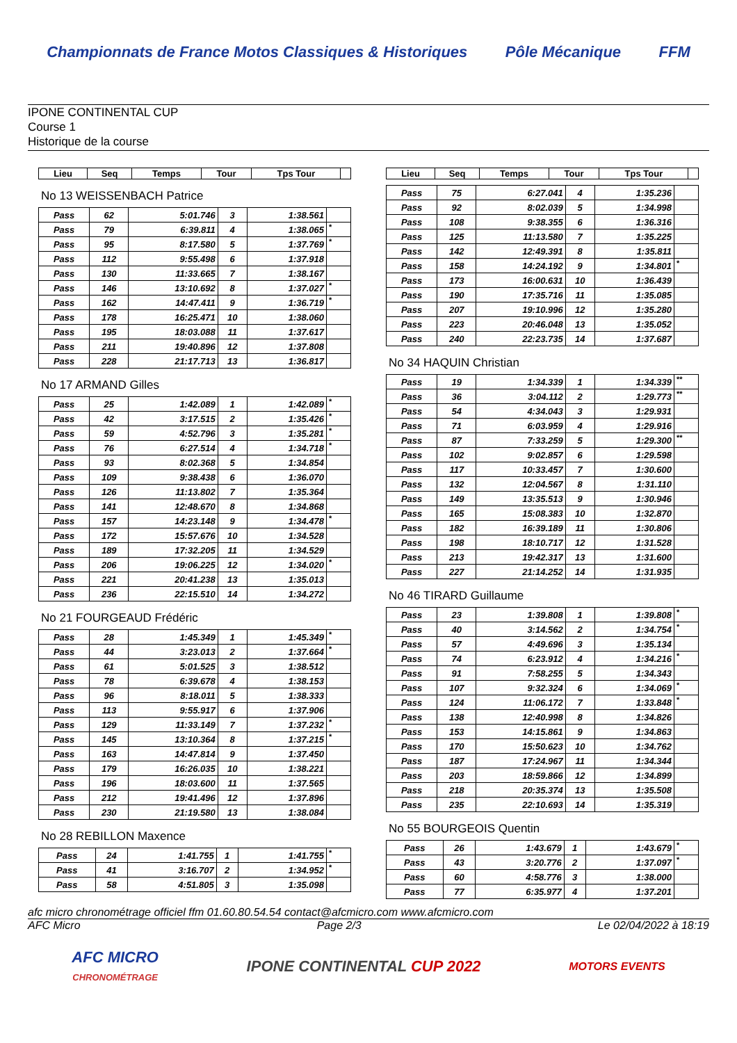Championnats de France Motos Classiques & Historiques
Pôle Mécanique FFM
IPONE CONTINENTAL CUP
Course 1
Historique de la course
| Lieu | Seq | Temps | Tour | Tps Tour | |
| --- | --- | --- | --- | --- | --- |
No 13 WEISSENBACH Patrice
| Pass | 62 | 5:01.746 | 3 | 1:38.561 | |
| Pass | 79 | 6:39.811 | 4 | 1:38.065 | * |
| Pass | 95 | 8:17.580 | 5 | 1:37.769 | * |
| Pass | 112 | 9:55.498 | 6 | 1:37.918 | |
| Pass | 130 | 11:33.665 | 7 | 1:38.167 | |
| Pass | 146 | 13:10.692 | 8 | 1:37.027 | * |
| Pass | 162 | 14:47.411 | 9 | 1:36.719 | * |
| Pass | 178 | 16:25.471 | 10 | 1:38.060 | |
| Pass | 195 | 18:03.088 | 11 | 1:37.617 | |
| Pass | 211 | 19:40.896 | 12 | 1:37.808 | |
| Pass | 228 | 21:17.713 | 13 | 1:36.817 | |
No 17 ARMAND Gilles
| Pass | 25 | 1:42.089 | 1 | 1:42.089 | * |
| Pass | 42 | 3:17.515 | 2 | 1:35.426 | * |
| Pass | 59 | 4:52.796 | 3 | 1:35.281 | * |
| Pass | 76 | 6:27.514 | 4 | 1:34.718 | * |
| Pass | 93 | 8:02.368 | 5 | 1:34.854 | |
| Pass | 109 | 9:38.438 | 6 | 1:36.070 | |
| Pass | 126 | 11:13.802 | 7 | 1:35.364 | |
| Pass | 141 | 12:48.670 | 8 | 1:34.868 | |
| Pass | 157 | 14:23.148 | 9 | 1:34.478 | * |
| Pass | 172 | 15:57.676 | 10 | 1:34.528 | |
| Pass | 189 | 17:32.205 | 11 | 1:34.529 | |
| Pass | 206 | 19:06.225 | 12 | 1:34.020 | * |
| Pass | 221 | 20:41.238 | 13 | 1:35.013 | |
| Pass | 236 | 22:15.510 | 14 | 1:34.272 | |
No 21 FOURGEAUD Frédéric
| Pass | 28 | 1:45.349 | 1 | 1:45.349 | * |
| Pass | 44 | 3:23.013 | 2 | 1:37.664 | * |
| Pass | 61 | 5:01.525 | 3 | 1:38.512 | |
| Pass | 78 | 6:39.678 | 4 | 1:38.153 | |
| Pass | 96 | 8:18.011 | 5 | 1:38.333 | |
| Pass | 113 | 9:55.917 | 6 | 1:37.906 | |
| Pass | 129 | 11:33.149 | 7 | 1:37.232 | * |
| Pass | 145 | 13:10.364 | 8 | 1:37.215 | * |
| Pass | 163 | 14:47.814 | 9 | 1:37.450 | |
| Pass | 179 | 16:26.035 | 10 | 1:38.221 | |
| Pass | 196 | 18:03.600 | 11 | 1:37.565 | |
| Pass | 212 | 19:41.496 | 12 | 1:37.896 | |
| Pass | 230 | 21:19.580 | 13 | 1:38.084 | |
No 28 REBILLON Maxence
| Pass | 24 | 1:41.755 | 1 | 1:41.755 | * |
| Pass | 41 | 3:16.707 | 2 | 1:34.952 | * |
| Pass | 58 | 4:51.805 | 3 | 1:35.098 | |
| Lieu | Seq | Temps | Tour | Tps Tour | |
| --- | --- | --- | --- | --- | --- |
| Pass | 75 | 6:27.041 | 4 | 1:35.236 | |
| Pass | 92 | 8:02.039 | 5 | 1:34.998 | |
| Pass | 108 | 9:38.355 | 6 | 1:36.316 | |
| Pass | 125 | 11:13.580 | 7 | 1:35.225 | |
| Pass | 142 | 12:49.391 | 8 | 1:35.811 | |
| Pass | 158 | 14:24.192 | 9 | 1:34.801 | * |
| Pass | 173 | 16:00.631 | 10 | 1:36.439 | |
| Pass | 190 | 17:35.716 | 11 | 1:35.085 | |
| Pass | 207 | 19:10.996 | 12 | 1:35.280 | |
| Pass | 223 | 20:46.048 | 13 | 1:35.052 | |
| Pass | 240 | 22:23.735 | 14 | 1:37.687 | |
No 34 HAQUIN Christian
| Pass | 19 | 1:34.339 | 1 | 1:34.339 | ** |
| Pass | 36 | 3:04.112 | 2 | 1:29.773 | ** |
| Pass | 54 | 4:34.043 | 3 | 1:29.931 | |
| Pass | 71 | 6:03.959 | 4 | 1:29.916 | |
| Pass | 87 | 7:33.259 | 5 | 1:29.300 | ** |
| Pass | 102 | 9:02.857 | 6 | 1:29.598 | |
| Pass | 117 | 10:33.457 | 7 | 1:30.600 | |
| Pass | 132 | 12:04.567 | 8 | 1:31.110 | |
| Pass | 149 | 13:35.513 | 9 | 1:30.946 | |
| Pass | 165 | 15:08.383 | 10 | 1:32.870 | |
| Pass | 182 | 16:39.189 | 11 | 1:30.806 | |
| Pass | 198 | 18:10.717 | 12 | 1:31.528 | |
| Pass | 213 | 19:42.317 | 13 | 1:31.600 | |
| Pass | 227 | 21:14.252 | 14 | 1:31.935 | |
No 46 TIRARD Guillaume
| Pass | 23 | 1:39.808 | 1 | 1:39.808 | * |
| Pass | 40 | 3:14.562 | 2 | 1:34.754 | * |
| Pass | 57 | 4:49.696 | 3 | 1:35.134 | |
| Pass | 74 | 6:23.912 | 4 | 1:34.216 | * |
| Pass | 91 | 7:58.255 | 5 | 1:34.343 | |
| Pass | 107 | 9:32.324 | 6 | 1:34.069 | * |
| Pass | 124 | 11:06.172 | 7 | 1:33.848 | * |
| Pass | 138 | 12:40.998 | 8 | 1:34.826 | |
| Pass | 153 | 14:15.861 | 9 | 1:34.863 | |
| Pass | 170 | 15:50.623 | 10 | 1:34.762 | |
| Pass | 187 | 17:24.967 | 11 | 1:34.344 | |
| Pass | 203 | 18:59.866 | 12 | 1:34.899 | |
| Pass | 218 | 20:35.374 | 13 | 1:35.508 | |
| Pass | 235 | 22:10.693 | 14 | 1:35.319 | |
No 55 BOURGEOIS Quentin
| Pass | 26 | 1:43.679 | 1 | 1:43.679 | * |
| Pass | 43 | 3:20.776 | 2 | 1:37.097 | * |
| Pass | 60 | 4:58.776 | 3 | 1:38.000 | |
| Pass | 77 | 6:35.977 | 4 | 1:37.201 | |
afc micro chronométrage officiel ffm 01.60.80.54.54 contact@afcmicro.com www.afcmicro.com
AFC Micro Page 2/3 Le 02/04/2022 à 18:19
AFC MICRO
CHRONOMÉTRAGE
IPONE CONTINENTAL CUP 2022
MOTORS EVENTS